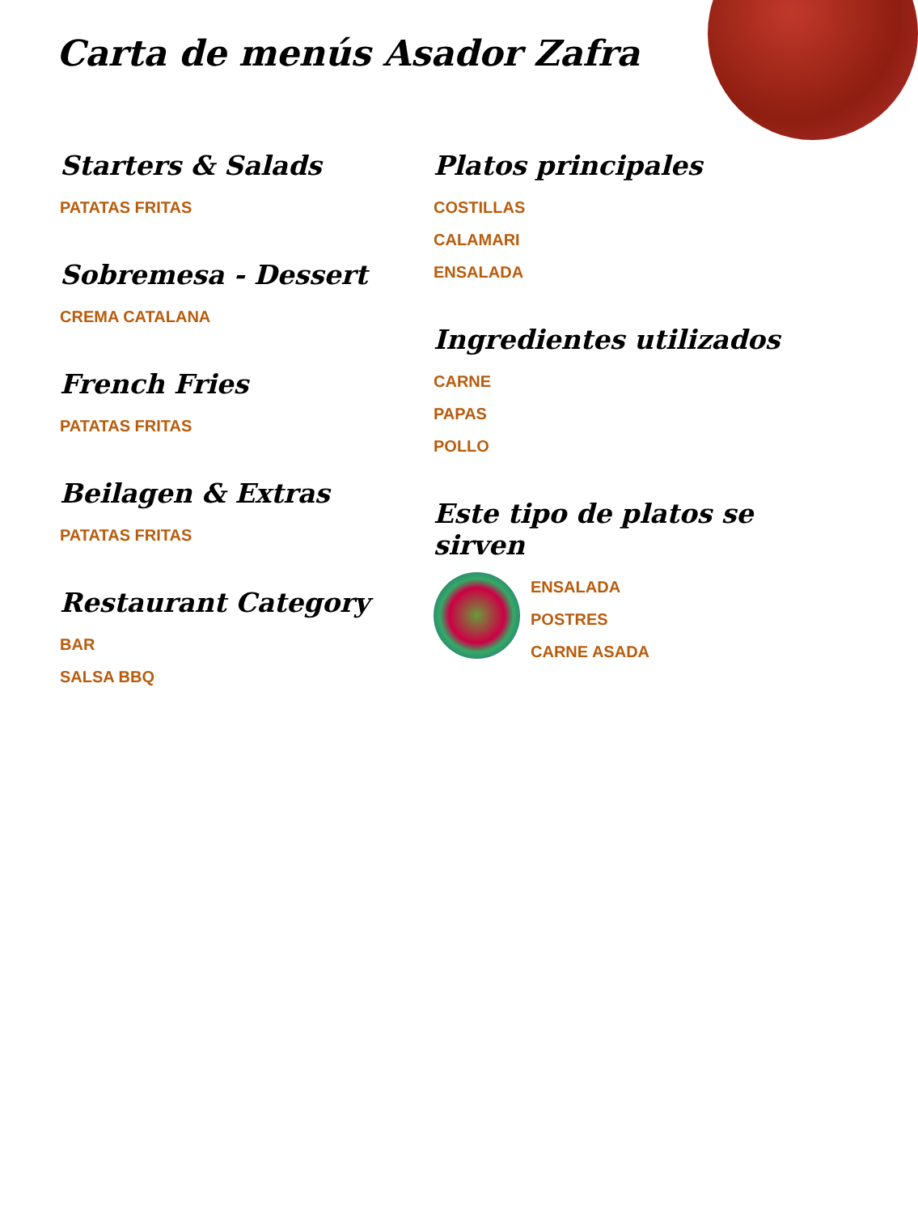Carta de menús Asador Zafra
Starters & Salads
PATATAS FRITAS
Sobremesa - Dessert
CREMA CATALANA
French Fries
PATATAS FRITAS
Beilagen & Extras
PATATAS FRITAS
Restaurant Category
BAR
SALSA BBQ
Platos principales
COSTILLAS
CALAMARI
ENSALADA
Ingredientes utilizados
CARNE
PAPAS
POLLO
Este tipo de platos se sirven
ENSALADA
POSTRES
CARNE ASADA